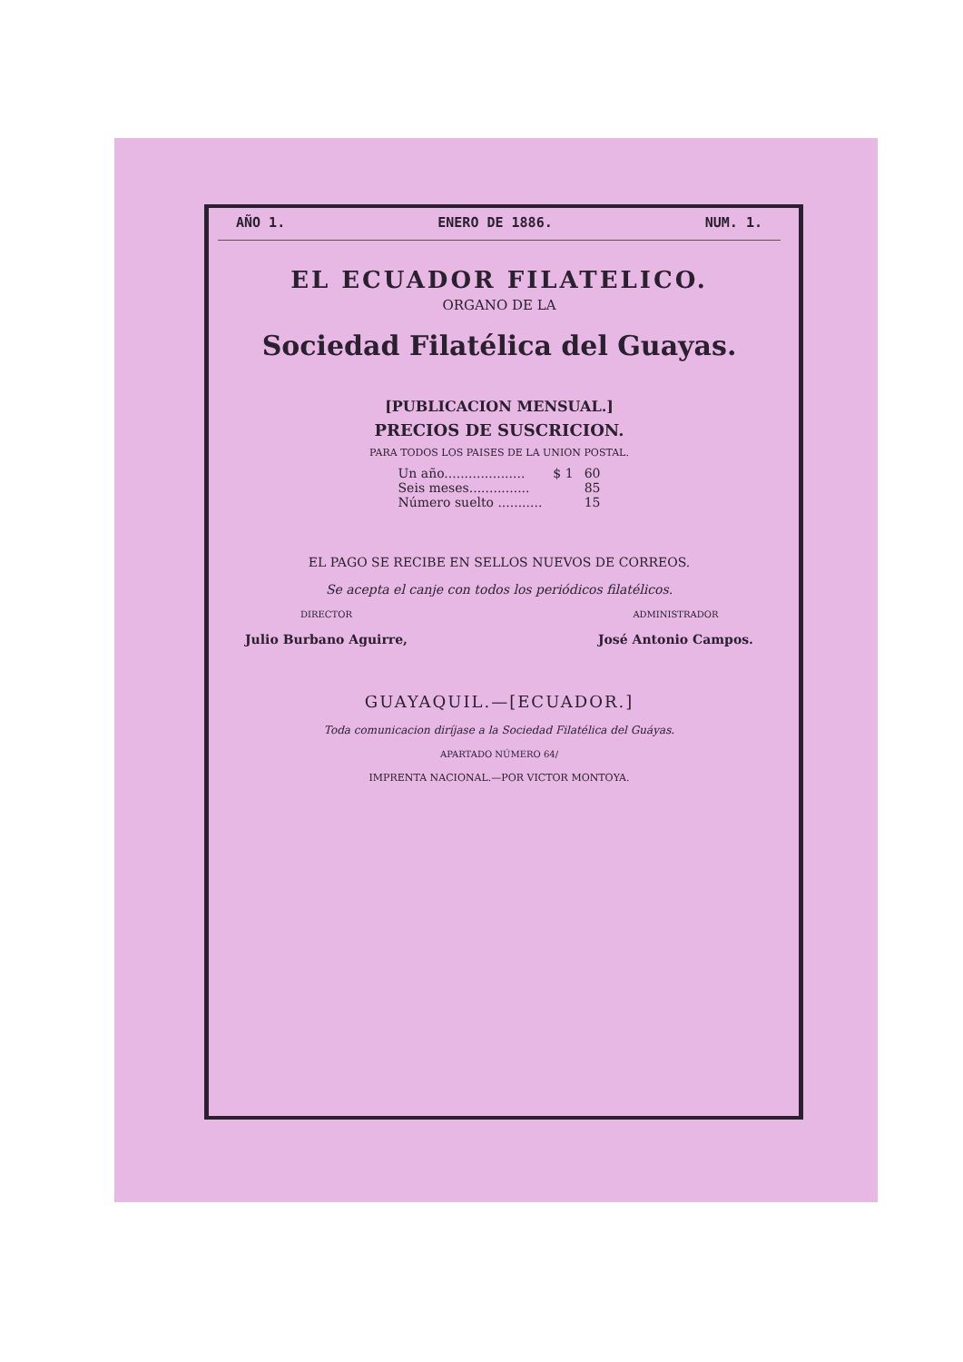AÑO 1. ENERO DE 1886. NUM. 1.
EL ECUADOR FILATELICO.
ORGANO DE LA
Sociedad Filatélica del Guayas.
[PUBLICACION MENSUAL.]
PRECIOS DE SUSCRICION.
PARA TODOS LOS PAISES DE LA UNION POSTAL.
| Un año.................... | $ 1 | 60 |
| Seis meses............... | | 85 |
| Número suelto ........... | | 15 |
EL PAGO SE RECIBE EN SELLOS NUEVOS DE CORREOS.
Se acepta el canje con todos los periódicos filatélicos.
DIRECTOR
Julio Burbano Aguirre,
ADMINISTRADOR
José Antonio Campos.
GUAYAQUIL.—[ECUADOR.]
Toda comunicacion diríjase a la Sociedad Filatélica del Guáyas.
APARTADO NÚMERO 64/
IMPRENTA NACIONAL.—POR VICTOR MONTOYA.